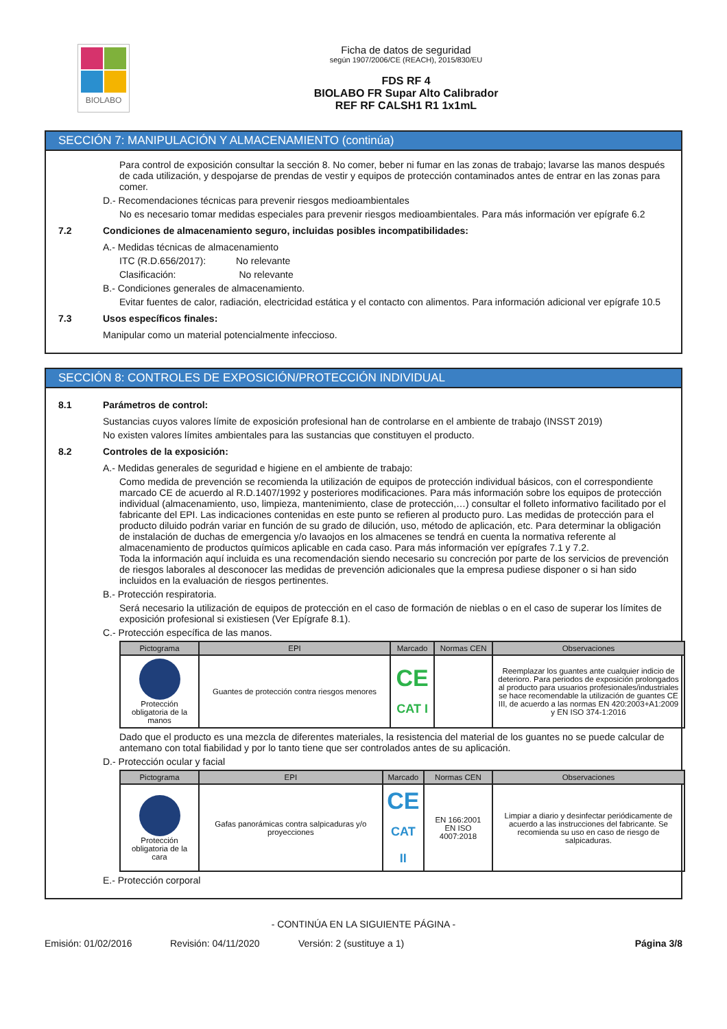BIOLABO
Ficha de datos de seguridad
según 1907/2006/CE (REACH), 2015/830/EU
FDS RF 4
BIOLABO FR Supar Alto Calibrador
REF RF CALSH1 R1 1x1mL
SECCIÓN 7: MANIPULACIÓN Y ALMACENAMIENTO (continúa)
Para control de exposición consultar la sección 8. No comer, beber ni fumar en las zonas de trabajo; lavarse las manos después de cada utilización, y despojarse de prendas de vestir y equipos de protección contaminados antes de entrar en las zonas para comer.
D.- Recomendaciones técnicas para prevenir riesgos medioambientales
No es necesario tomar medidas especiales para prevenir riesgos medioambientales. Para más información ver epígrafe 6.2
7.2 Condiciones de almacenamiento seguro, incluidas posibles incompatibilidades:
A.- Medidas técnicas de almacenamiento
ITC (R.D.656/2017): No relevante
Clasificación: No relevante
B.- Condiciones generales de almacenamiento.
Evitar fuentes de calor, radiación, electricidad estática y el contacto con alimentos. Para información adicional ver epígrafe 10.5
7.3 Usos específicos finales:
Manipular como un material potencialmente infeccioso.
SECCIÓN 8: CONTROLES DE EXPOSICIÓN/PROTECCIÓN INDIVIDUAL
8.1 Parámetros de control:
Sustancias cuyos valores límite de exposición profesional han de controlarse en el ambiente de trabajo (INSST 2019)
No existen valores límites ambientales para las sustancias que constituyen el producto.
8.2 Controles de la exposición:
A.- Medidas generales de seguridad e higiene en el ambiente de trabajo:
Como medida de prevención se recomienda la utilización de equipos de protección individual básicos, con el correspondiente marcado CE de acuerdo al R.D.1407/1992 y posteriores modificaciones. Para más información sobre los equipos de protección individual (almacenamiento, uso, limpieza, mantenimiento, clase de protección,…) consultar el folleto informativo facilitado por el fabricante del EPI. Las indicaciones contenidas en este punto se refieren al producto puro. Las medidas de protección para el producto diluido podrán variar en función de su grado de dilución, uso, método de aplicación, etc. Para determinar la obligación de instalación de duchas de emergencia y/o lavaojos en los almacenes se tendrá en cuenta la normativa referente al almacenamiento de productos químicos aplicable en cada caso. Para más información ver epígrafes 7.1 y 7.2.
Toda la información aquí incluida es una recomendación siendo necesario su concreción por parte de los servicios de prevención de riesgos laborales al desconocer las medidas de prevención adicionales que la empresa pudiese disponer o si han sido incluidos en la evaluación de riesgos pertinentes.
B.- Protección respiratoria.
Será necesario la utilización de equipos de protección en el caso de formación de nieblas o en el caso de superar los límites de exposición profesional si existiesen (Ver Epígrafe 8.1).
C.- Protección específica de las manos.
| Pictograma | EPI | Marcado | Normas CEN | Observaciones |
| --- | --- | --- | --- | --- |
| Protección obligatoria de la manos | Guantes de protección contra riesgos menores | CE CAT I | | Reemplazar los guantes ante cualquier indicio de deterioro. Para periodos de exposición prolongados al producto para usuarios profesionales/industriales se hace recomendable la utilización de guantes CE III, de acuerdo a las normas EN 420:2003+A1:2009 y EN ISO 374-1:2016 |
Dado que el producto es una mezcla de diferentes materiales, la resistencia del material de los guantes no se puede calcular de antemano con total fiabilidad y por lo tanto tiene que ser controlados antes de su aplicación.
D.- Protección ocular y facial
| Pictograma | EPI | Marcado | Normas CEN | Observaciones |
| --- | --- | --- | --- | --- |
| Protección obligatoria de la cara | Gafas panorámicas contra salpicaduras y/o proyecciones | CE CAT II | EN 166:2001 EN ISO 4007:2018 | Limpiar a diario y desinfectar periódicamente de acuerdo a las instrucciones del fabricante. Se recomienda su uso en caso de riesgo de salpicaduras. |
E.- Protección corporal
- CONTINÚA EN LA SIGUIENTE PÁGINA -
Emisión: 01/02/2016 Revisión: 04/11/2020 Versión: 2 (sustituye a 1) Página 3/8